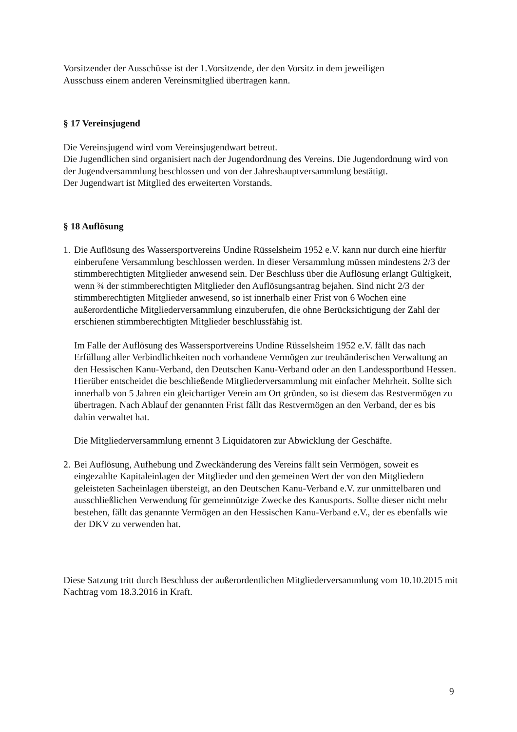Vorsitzender der Ausschüsse ist der 1.Vorsitzende, der den Vorsitz in dem jeweiligen
Ausschuss einem anderen Vereinsmitglied übertragen kann.
§ 17 Vereinsjugend
Die Vereinsjugend wird vom Vereinsjugendwart betreut.
Die Jugendlichen sind organisiert nach der Jugendordnung des Vereins. Die Jugendordnung wird von der Jugendversammlung beschlossen und von der Jahreshauptversammlung bestätigt.
Der Jugendwart ist Mitglied des erweiterten Vorstands.
§ 18 Auflösung
1.
Die Auflösung des Wassersportvereins Undine Rüsselsheim 1952 e.V. kann nur durch eine hierfür einberufene Versammlung beschlossen werden. In dieser Versammlung müssen mindestens 2/3 der stimmberechtigten Mitglieder anwesend sein. Der Beschluss über die Auflösung erlangt Gültigkeit, wenn ¾ der stimmberechtigten Mitglieder den Auflösungsantrag bejahen. Sind nicht 2/3 der stimmberechtigten Mitglieder anwesend, so ist innerhalb einer Frist von 6 Wochen eine außerordentliche Mitgliederversammlung einzuberufen, die ohne Berücksichtigung der Zahl der erschienen stimmberechtigten Mitglieder beschlussfähig ist.
Im Falle der Auflösung des Wassersportvereins Undine Rüsselsheim 1952 e.V. fällt das nach Erfüllung aller Verbindlichkeiten noch vorhandene Vermögen zur treuhänderischen Verwaltung an den Hessischen Kanu-Verband, den Deutschen Kanu-Verband oder an den Landessportbund Hessen. Hierüber entscheidet die beschließende Mitgliederversammlung mit einfacher Mehrheit. Sollte sich innerhalb von 5 Jahren ein gleichartiger Verein am Ort gründen, so ist diesem das Restvermögen zu übertragen. Nach Ablauf der genannten Frist fällt das Restvermögen an den Verband, der es bis dahin verwaltet hat.
Die Mitgliederversammlung ernennt 3 Liquidatoren zur Abwicklung der Geschäfte.
2.
Bei Auflösung, Aufhebung und Zweckänderung des Vereins fällt sein Vermögen, soweit es eingezahlte Kapitaleinlagen der Mitglieder und den gemeinen Wert der von den Mitgliedern geleisteten Sacheinlagen übersteigt, an den Deutschen Kanu-Verband e.V. zur unmittelbaren und ausschließlichen Verwendung für gemeinnützige Zwecke des Kanusports. Sollte dieser nicht mehr bestehen, fällt das genannte Vermögen an den Hessischen Kanu-Verband e.V., der es ebenfalls wie der DKV zu verwenden hat.
Diese Satzung tritt durch Beschluss der außerordentlichen Mitgliederversammlung vom 10.10.2015 mit Nachtrag vom 18.3.2016 in Kraft.
9